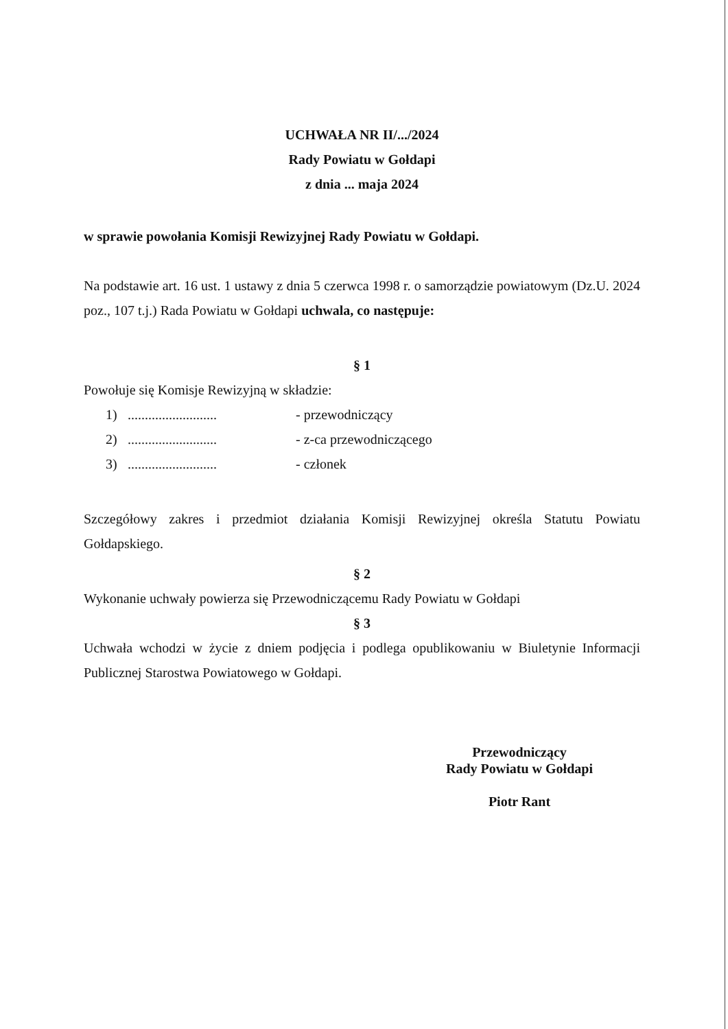UCHWAŁA NR II/.../2024
Rady Powiatu w Gołdapi
z dnia ... maja 2024
w sprawie powołania Komisji Rewizyjnej Rady Powiatu w Gołdapi.
Na podstawie art. 16 ust. 1 ustawy z dnia 5 czerwca 1998 r. o samorządzie powiatowym (Dz.U. 2024 poz., 107 t.j.) Rada Powiatu w Gołdapi uchwala, co następuje:
§ 1
Powołuje się Komisje Rewizyjną w składzie:
1).......................... - przewodniczący
2).......................... - z-ca przewodniczącego
3).......................... - członek
Szczegółowy zakres i przedmiot działania Komisji Rewizyjnej określa Statutu Powiatu Gołdapskiego.
§ 2
Wykonanie uchwały powierza się Przewodniczącemu Rady Powiatu w Gołdapi
§ 3
Uchwała wchodzi w życie z dniem podjęcia i podlega opublikowaniu w Biuletynie Informacji Publicznej Starostwa Powiatowego w Gołdapi.
Przewodniczący
Rady Powiatu w Gołdapi
Piotr Rant